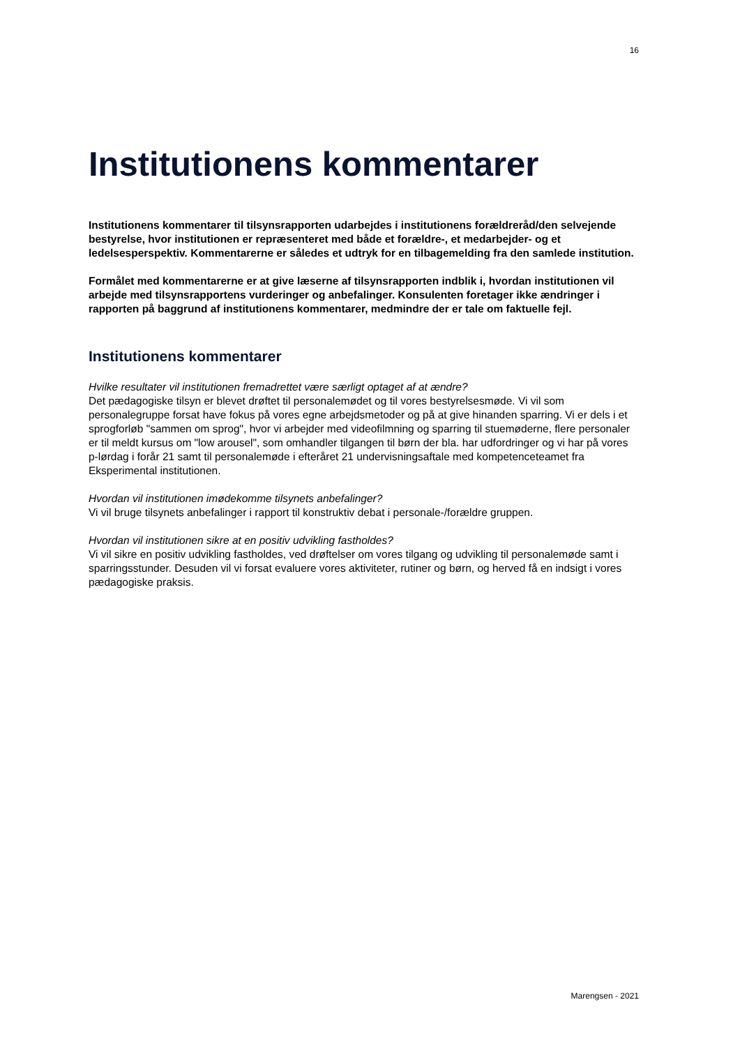16
Institutionens kommentarer
Institutionens kommentarer til tilsynsrapporten udarbejdes i institutionens forældreråd/den selvejende bestyrelse, hvor institutionen er repræsenteret med både et forældre-, et medarbejder- og et ledelsesperspektiv. Kommentarerne er således et udtryk for en tilbagemelding fra den samlede institution.
Formålet med kommentarerne er at give læserne af tilsynsrapporten indblik i, hvordan institutionen vil arbejde med tilsynsrapportens vurderinger og anbefalinger. Konsulenten foretager ikke ændringer i rapporten på baggrund af institutionens kommentarer, medmindre der er tale om faktuelle fejl.
Institutionens kommentarer
Hvilke resultater vil institutionen fremadrettet være særligt optaget af at ændre?
Det pædagogiske tilsyn er blevet drøftet til personalemødet og til vores bestyrelsesmøde. Vi vil som personalegruppe forsat have fokus på vores egne arbejdsmetoder og på at give hinanden sparring. Vi er dels i et sprogforløb "sammen om sprog", hvor vi arbejder med videofilmning og sparring til stuemøderne, flere personaler er til meldt kursus om "low arousel", som omhandler tilgangen til børn der bla. har udfordringer og vi har på vores p-lørdag i forår 21 samt til personalemøde i efteråret 21 undervisningsaftale med kompetenceteamet fra Eksperimental institutionen.
Hvordan vil institutionen imødekomme tilsynets anbefalinger?
Vi vil bruge tilsynets anbefalinger i rapport til konstruktiv debat i personale-/forældre gruppen.
Hvordan vil institutionen sikre at en positiv udvikling fastholdes?
Vi vil sikre en positiv udvikling fastholdes, ved drøftelser om vores tilgang og udvikling til personalemøde samt i sparringsstunder. Desuden vil vi forsat evaluere vores aktiviteter, rutiner og børn, og herved få en indsigt i vores pædagogiske praksis.
Marengsen - 2021